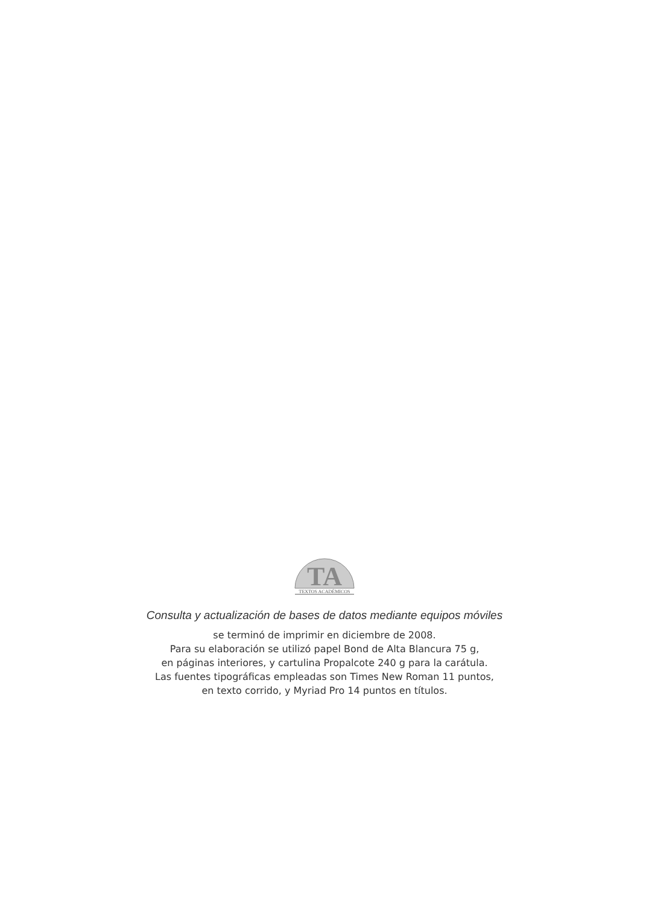TA
TEXTOS ACADÉMICOS
Consulta y actualización de bases de datos mediante equipos móviles
se terminó de imprimir en diciembre de 2008.
Para su elaboración se utilizó papel Bond de Alta Blancura 75 g,
en páginas interiores, y cartulina Propalcote 240 g para la carátula.
Las fuentes tipográficas empleadas son Times New Roman 11 puntos,
en texto corrido, y Myriad Pro 14 puntos en títulos.